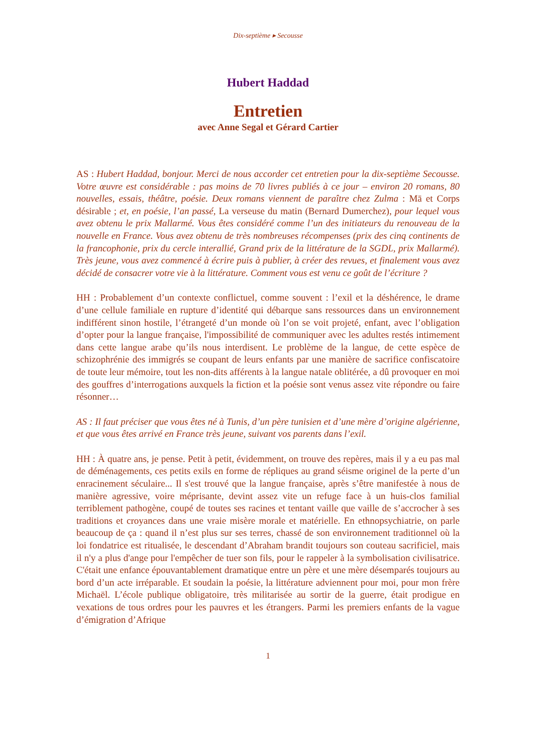Dix-septième ▸ Secousse
Hubert Haddad
Entretien
avec Anne Segal et Gérard Cartier
AS : Hubert Haddad, bonjour. Merci de nous accorder cet entretien pour la dix-septième Secousse. Votre œuvre est considérable : pas moins de 70 livres publiés à ce jour – environ 20 romans, 80 nouvelles, essais, théâtre, poésie. Deux romans viennent de paraître chez Zulma : Mā et Corps désirable ; et, en poésie, l’an passé, La verseuse du matin (Bernard Dumerchez), pour lequel vous avez obtenu le prix Mallarmé. Vous êtes considéré comme l’un des initiateurs du renouveau de la nouvelle en France. Vous avez obtenu de très nombreuses récompenses (prix des cinq continents de la francophonie, prix du cercle interallié, Grand prix de la littérature de la SGDL, prix Mallarmé). Très jeune, vous avez commencé à écrire puis à publier, à créer des revues, et finalement vous avez décidé de consacrer votre vie à la littérature. Comment vous est venu ce goût de l’écriture ?
HH : Probablement d’un contexte conflictuel, comme souvent : l’exil et la déshérence, le drame d’une cellule familiale en rupture d’identité qui débarque sans ressources dans un environnement indifférent sinon hostile, l’étrangeté d’un monde où l’on se voit projeté, enfant, avec l’obligation d’opter pour la langue française, l'impossibilité de communiquer avec les adultes restés intimement dans cette langue arabe qu’ils nous interdisent. Le problème de la langue, de cette espèce de schizophrénie des immigrés se coupant de leurs enfants par une manière de sacrifice confiscatoire de toute leur mémoire, tout les non-dits afférents à la langue natale oblitérée, a dû provoquer en moi des gouffres d’interrogations auxquels la fiction et la poésie sont venus assez vite répondre ou faire résonner…
AS : Il faut préciser que vous êtes né à Tunis, d’un père tunisien et d’une mère d’origine algérienne, et que vous êtes arrivé en France très jeune, suivant vos parents dans l’exil.
HH : À quatre ans, je pense. Petit à petit, évidemment, on trouve des repères, mais il y a eu pas mal de déménagements, ces petits exils en forme de répliques au grand séisme originel de la perte d’un enracinement séculaire... Il s'est trouvé que la langue française, après s’être manifestée à nous de manière agressive, voire méprisante, devint assez vite un refuge face à un huis-clos familial terriblement pathogène, coupé de toutes ses racines et tentant vaille que vaille de s’accrocher à ses traditions et croyances dans une vraie misère morale et matérielle. En ethnopsychiatrie, on parle beaucoup de ça : quand il n’est plus sur ses terres, chassé de son environnement traditionnel où la loi fondatrice est ritualisée, le descendant d’Abraham brandit toujours son couteau sacrificiel, mais il n'y a plus d'ange pour l'empêcher de tuer son fils, pour le rappeler à la symbolisation civilisatrice. C'était une enfance épouvantablement dramatique entre un père et une mère désemparés toujours au bord d’un acte irréparable. Et soudain la poésie, la littérature adviennent pour moi, pour mon frère Michaël. L’école publique obligatoire, très militarisée au sortir de la guerre, était prodigue en vexations de tous ordres pour les pauvres et les étrangers. Parmi les premiers enfants de la vague d’émigration d’Afrique
1